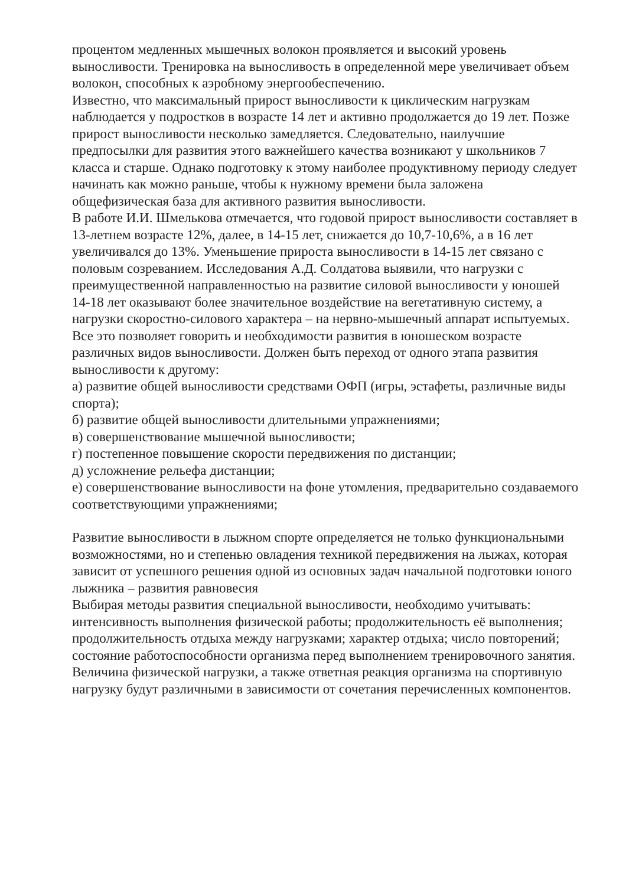процентом медленных мышечных волокон проявляется и высокий уровень выносливости. Тренировка на выносливость в определенной мере увеличивает объем волокон, способных к аэробному энергообеспечению.
Известно, что максимальный прирост выносливости к циклическим нагрузкам наблюдается у подростков в возрасте 14 лет и активно продолжается до 19 лет. Позже прирост выносливости несколько замедляется. Следовательно, наилучшие предпосылки для развития этого важнейшего качества возникают у школьников 7 класса и старше. Однако подготовку к этому наиболее продуктивному периоду следует начинать как можно раньше, чтобы к нужному времени была заложена общефизическая база для активного развития выносливости.
В работе И.И. Шмелькова отмечается, что годовой прирост выносливости составляет в 13-летнем возрасте 12%, далее, в 14-15 лет, снижается до 10,7-10,6%, а в 16 лет увеличивался до 13%. Уменьшение прироста выносливости в 14-15 лет связано с половым созреванием. Исследования А.Д. Солдатова выявили, что нагрузки с преимущественной направленностью на развитие силовой выносливости у юношей 14-18 лет оказывают более значительное воздействие на вегетативную систему, а нагрузки скоростно-силового характера – на нервно-мышечный аппарат испытуемых. Все это позволяет говорить и необходимости развития в юношеском возрасте различных видов выносливости. Должен быть переход от одного этапа развития выносливости к другому:
а) развитие общей выносливости средствами ОФП (игры, эстафеты, различные виды спорта);
б) развитие общей выносливости длительными упражнениями;
в) совершенствование мышечной выносливости;
г) постепенное повышение скорости передвижения по дистанции;
д) усложнение рельефа дистанции;
е) совершенствование выносливости на фоне утомления, предварительно создаваемого соответствующими упражнениями;
Развитие выносливости в лыжном спорте определяется не только функциональными возможностями, но и степенью овладения техникой передвижения на лыжах, которая зависит от успешного решения одной из основных задач начальной подготовки юного лыжника – развития равновесия
Выбирая методы развития специальной выносливости, необходимо учитывать: интенсивность выполнения физической работы; продолжительность её выполнения; продолжительность отдыха между нагрузками; характер отдыха; число повторений; состояние работоспособности организма перед выполнением тренировочного занятия.
Величина физической нагрузки, а также ответная реакция организма на спортивную нагрузку будут различными в зависимости от сочетания перечисленных компонентов.